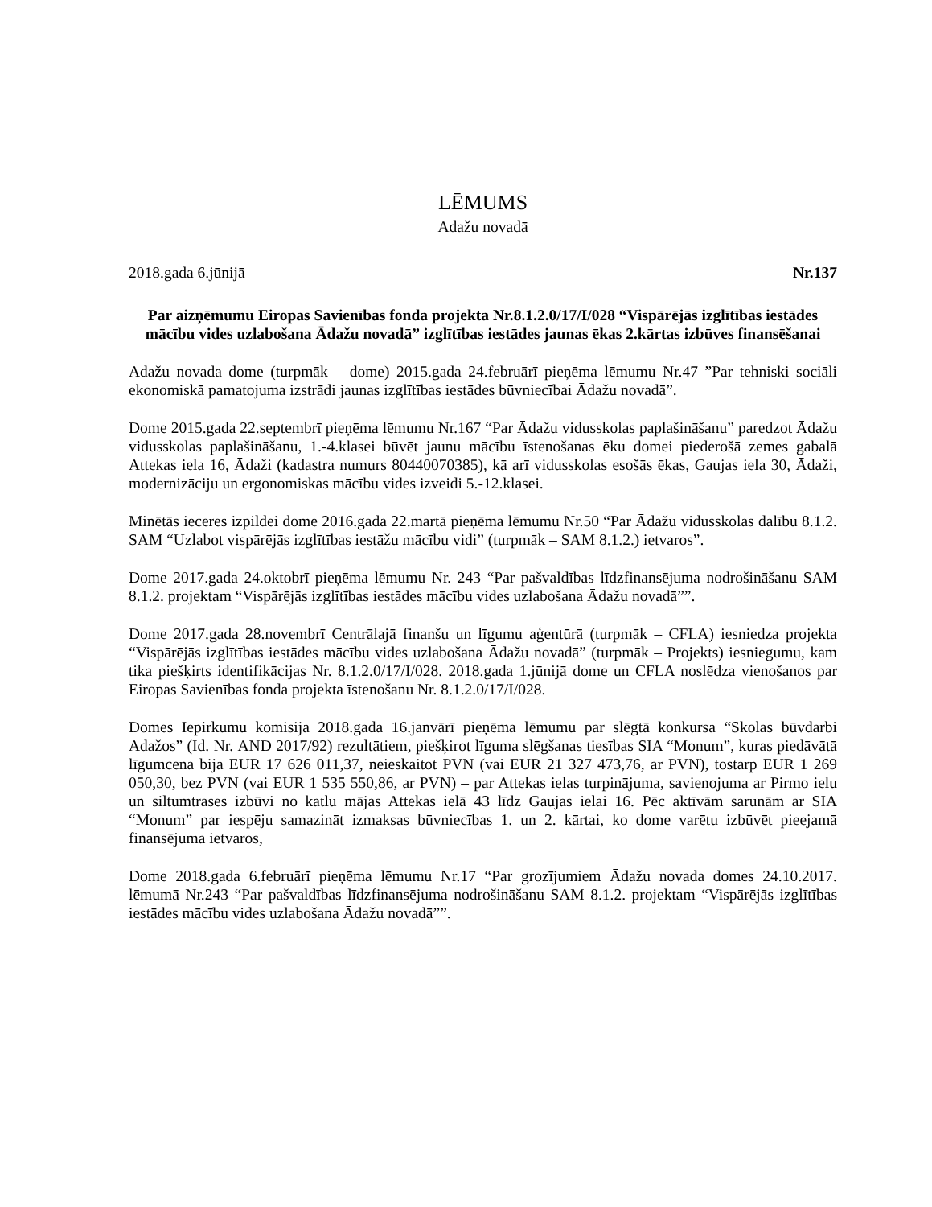LĒMUMS
Ādažu novadā
2018.gada 6.jūnijā Nr.137
Par aizņēmumu Eiropas Savienības fonda projekta Nr.8.1.2.0/17/I/028 “Vispārējās izglītības iestādes mācību vides uzlabošana Ādažu novadā” izglītības iestādes jaunas ēkas 2.kārtas izbūves finansēšanai
Ādažu novada dome (turpmāk – dome) 2015.gada 24.februārī pieņēma lēmumu Nr.47 ”Par tehniski sociāli ekonomiskā pamatojuma izstrādi jaunas izglītības iestādes būvniecībai Ādažu novadā”.
Dome 2015.gada 22.septembrī pieņēma lēmumu Nr.167 “Par Ādažu vidusskolas paplašināšanu” paredzot Ādažu vidusskolas paplašināšanu, 1.-4.klasei būvēt jaunu mācību īstenošanas ēku domei piederošā zemes gabalā Attekas iela 16, Ādaži (kadastra numurs 80440070385), kā arī vidusskolas esošās ēkas, Gaujas iela 30, Ādaži, modernizāciju un ergonomiskas mācību vides izveidi 5.-12.klasei.
Minētās ieceres izpildei dome 2016.gada 22.martā pieņēma lēmumu Nr.50 “Par Ādažu vidusskolas dalību 8.1.2. SAM “Uzlabot vispārējās izglītības iestāžu mācību vidi” (turpmāk – SAM 8.1.2.) ietvaros”.
Dome 2017.gada 24.oktobrī pieņēma lēmumu Nr. 243 “Par pašvaldības līdzfinansējuma nodrošināšanu SAM 8.1.2. projektam “Vispārējās izglītības iestādes mācību vides uzlabošana Ādažu novadā””.
Dome 2017.gada 28.novembrī Centrālajā finanšu un līgumu aģentūrā (turpmāk – CFLA) iesniedza projekta “Vispārējās izglītības iestādes mācību vides uzlabošana Ādažu novadā” (turpmāk – Projekts) iesniegumu, kam tika piešķirts identifikācijas Nr. 8.1.2.0/17/I/028. 2018.gada 1.jūnijā dome un CFLA noslēdza vienošanos par Eiropas Savienības fonda projekta īstenošanu Nr. 8.1.2.0/17/I/028.
Domes Iepirkumu komisija 2018.gada 16.janvārī pieņēma lēmumu par slēgtā konkursa “Skolas būvdarbi Ādažos” (Id. Nr. ĀND 2017/92) rezultātiem, piešķirot līguma slēgšanas tiesības SIA “Monum”, kuras piedāvātā līgumcena bija EUR 17 626 011,37, neieskaitot PVN (vai EUR 21 327 473,76, ar PVN), tostarp EUR 1 269 050,30, bez PVN (vai EUR 1 535 550,86, ar PVN) – par Attekas ielas turpinājuma, savienojuma ar Pirmo ielu un siltumtrases izbūvi no katlu mājas Attekas ielā 43 līdz Gaujas ielai 16. Pēc aktīvām sarunām ar SIA “Monum” par iespēju samazināt izmaksas būvniecības 1. un 2. kārtai, ko dome varētu izbūvēt pieejamā finansējuma ietvaros,
Dome 2018.gada 6.februārī pieņēma lēmumu Nr.17 “Par grozījumiem Ādažu novada domes 24.10.2017. lēmumā Nr.243 “Par pašvaldības līdzfinansējuma nodrošināšanu SAM 8.1.2. projektam “Vispārējās izglītības iestādes mācību vides uzlabošana Ādažu novadā””.